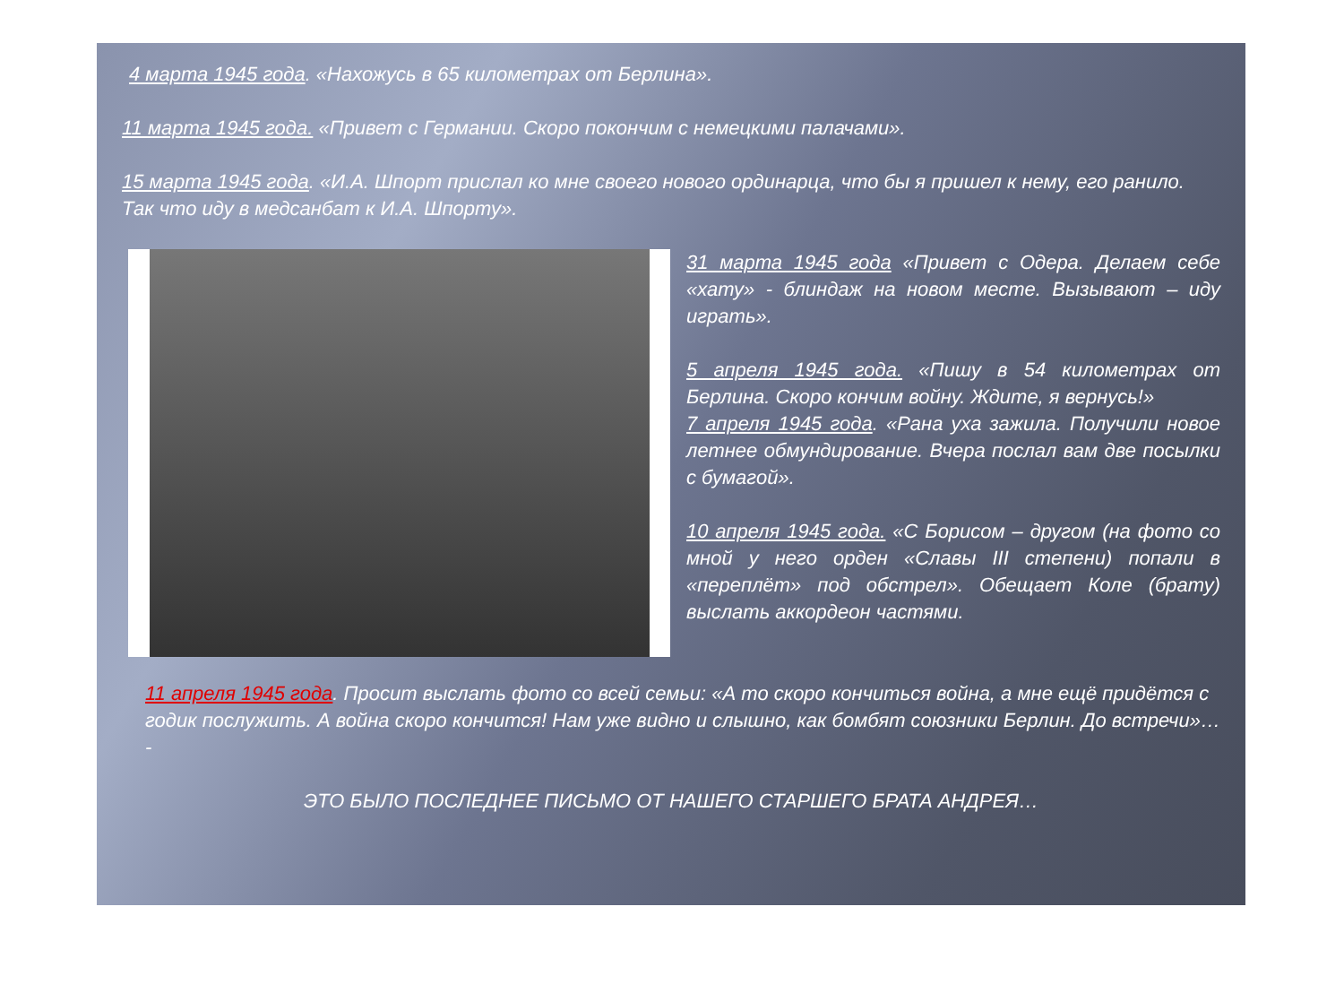4 марта 1945 года. «Нахожусь в 65 километрах от Берлина».
11 марта 1945 года. «Привет с Германии. Скоро покончим с немецкими палачами».
15 марта 1945 года. «И.А. Шпорт прислал ко мне своего нового ординарца, что бы я пришел к нему, его ранило. Так что иду в медсанбат к И.А. Шпорту».
31 марта 1945 года «Привет с Одера. Делаем себе «хату» - блиндаж на новом месте. Вызывают – иду играть».
5 апреля 1945 года. «Пишу в 54 километрах от Берлина. Скоро кончим войну. Ждите, я вернусь!»
7 апреля 1945 года. «Рана уха зажила. Получили новое летнее обмундирование. Вчера послал вам две посылки с бумагой».
10 апреля 1945 года. «С Борисом – другом (на фото со мной у него орден «Славы III степени) попали в «переплёт» под обстрел». Обещает Коле (брату) выслать аккордеон частями.
11 апреля 1945 года. Просит выслать фото со всей семьи: «А то скоро кончиться война, а мне ещё придётся с годик послужить. А война скоро кончится! Нам уже видно и слышно, как бомбят союзники Берлин. До встречи»… -
ЭТО БЫЛО ПОСЛЕДНЕЕ ПИСЬМО ОТ НАШЕГО СТАРШЕГО БРАТА АНДРЕЯ…